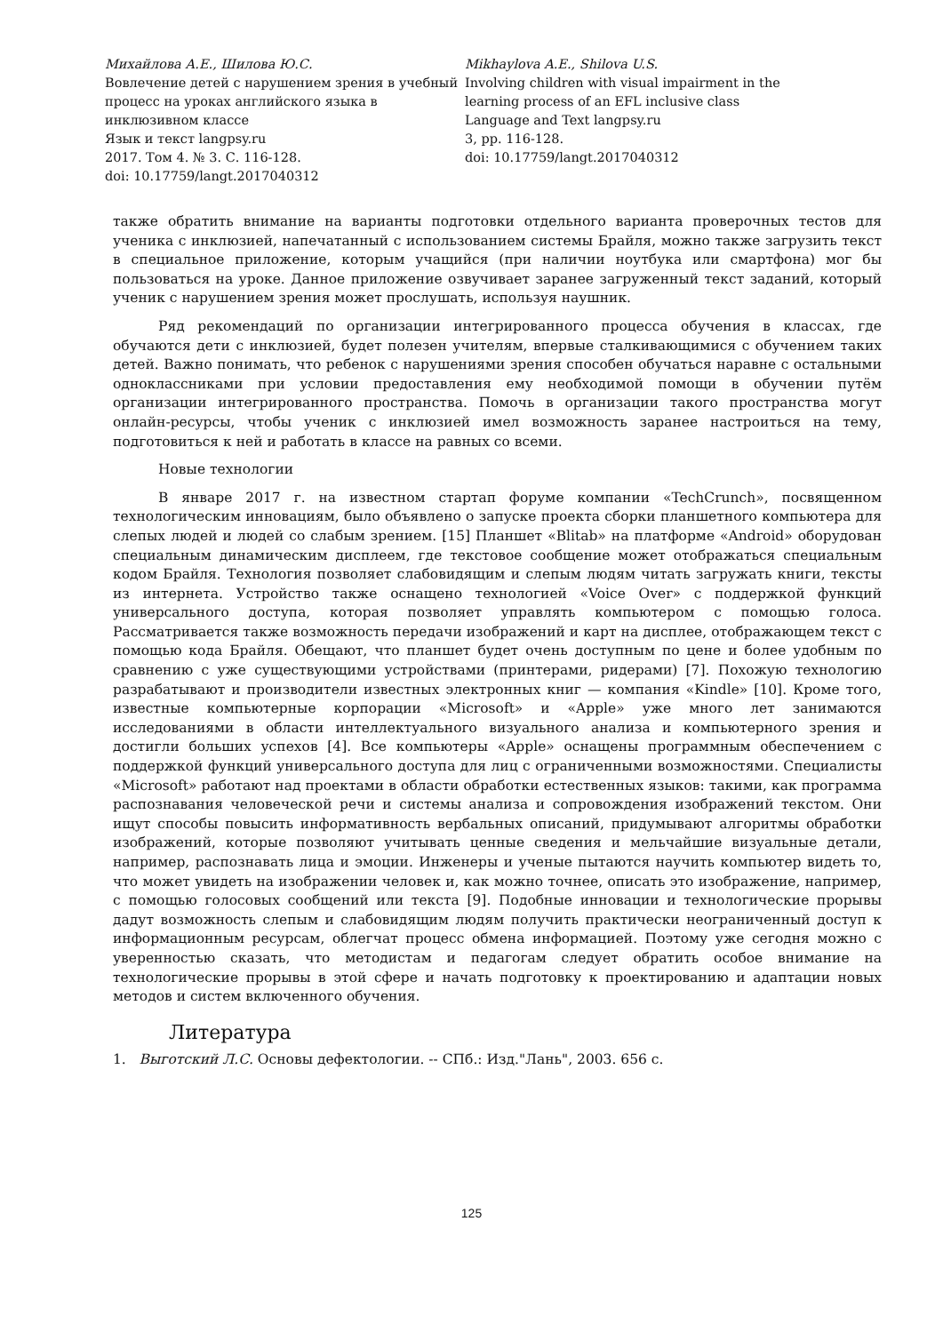Михайлова А.Е., Шилова Ю.С.
Вовлечение детей с нарушением зрения в учебный процесс на уроках английского языка в инклюзивном классе
Язык и текст langpsy.ru
2017. Том 4. № 3. С. 116-128.
doi: 10.17759/langt.2017040312
Mikhaylova A.E., Shilova U.S.
Involving children with visual impairment in the learning process of an EFL inclusive class
Language and Text langpsy.ru
3, pp. 116-128.
doi: 10.17759/langt.2017040312
также обратить внимание на варианты подготовки отдельного варианта проверочных тестов для ученика с инклюзией, напечатанный с использованием системы Брайля, можно также загрузить текст в специальное приложение, которым учащийся (при наличии ноутбука или смартфона) мог бы пользоваться на уроке. Данное приложение озвучивает заранее загруженный текст заданий, который ученик с нарушением зрения может прослушать, используя наушник.
Ряд рекомендаций по организации интегрированного процесса обучения в классах, где обучаются дети с инклюзией, будет полезен учителям, впервые сталкивающимися с обучением таких детей. Важно понимать, что ребенок с нарушениями зрения способен обучаться наравне с остальными одноклассниками при условии предоставления ему необходимой помощи в обучении путём организации интегрированного пространства. Помочь в организации такого пространства могут онлайн-ресурсы, чтобы ученик с инклюзией имел возможность заранее настроиться на тему, подготовиться к ней и работать в классе на равных со всеми.
Новые технологии
В январе 2017 г. на известном стартап форуме компании «TechCrunch», посвященном технологическим инновациям, было объявлено о запуске проекта сборки планшетного компьютера для слепых людей и людей со слабым зрением. [15] Планшет «Blitab» на платформе «Android» оборудован специальным динамическим дисплеем, где текстовое сообщение может отображаться специальным кодом Брайля. Технология позволяет слабовидящим и слепым людям читать загружать книги, тексты из интернета. Устройство также оснащено технологией «Voice Over» с поддержкой функций универсального доступа, которая позволяет управлять компьютером с помощью голоса. Рассматривается также возможность передачи изображений и карт на дисплее, отображающем текст с помощью кода Брайля. Обещают, что планшет будет очень доступным по цене и более удобным по сравнению с уже существующими устройствами (принтерами, ридерами) [7]. Похожую технологию разрабатывают и производители известных электронных книг — компания «Kindle» [10]. Кроме того, известные компьютерные корпорации «Microsoft» и «Apple» уже много лет занимаются исследованиями в области интеллектуального визуального анализа и компьютерного зрения и достигли больших успехов [4]. Все компьютеры «Apple» оснащены программным обеспечением с поддержкой функций универсального доступа для лиц с ограниченными возможностями. Специалисты «Microsoft» работают над проектами в области обработки естественных языков: такими, как программа распознавания человеческой речи и системы анализа и сопровождения изображений текстом. Они ищут способы повысить информативность вербальных описаний, придумывают алгоритмы обработки изображений, которые позволяют учитывать ценные сведения и мельчайшие визуальные детали, например, распознавать лица и эмоции. Инженеры и ученые пытаются научить компьютер видеть то, что может увидеть на изображении человек и, как можно точнее, описать это изображение, например, с помощью голосовых сообщений или текста [9]. Подобные инновации и технологические прорывы дадут возможность слепым и слабовидящим людям получить практически неограниченный доступ к информационным ресурсам, облегчат процесс обмена информацией. Поэтому уже сегодня можно с уверенностью сказать, что методистам и педагогам следует обратить особое внимание на технологические прорывы в этой сфере и начать подготовку к проектированию и адаптации новых методов и систем включенного обучения.
Литература
1. Выготский Л.С. Основы дефектологии. -- СПб.: Изд."Лань", 2003. 656 с.
125